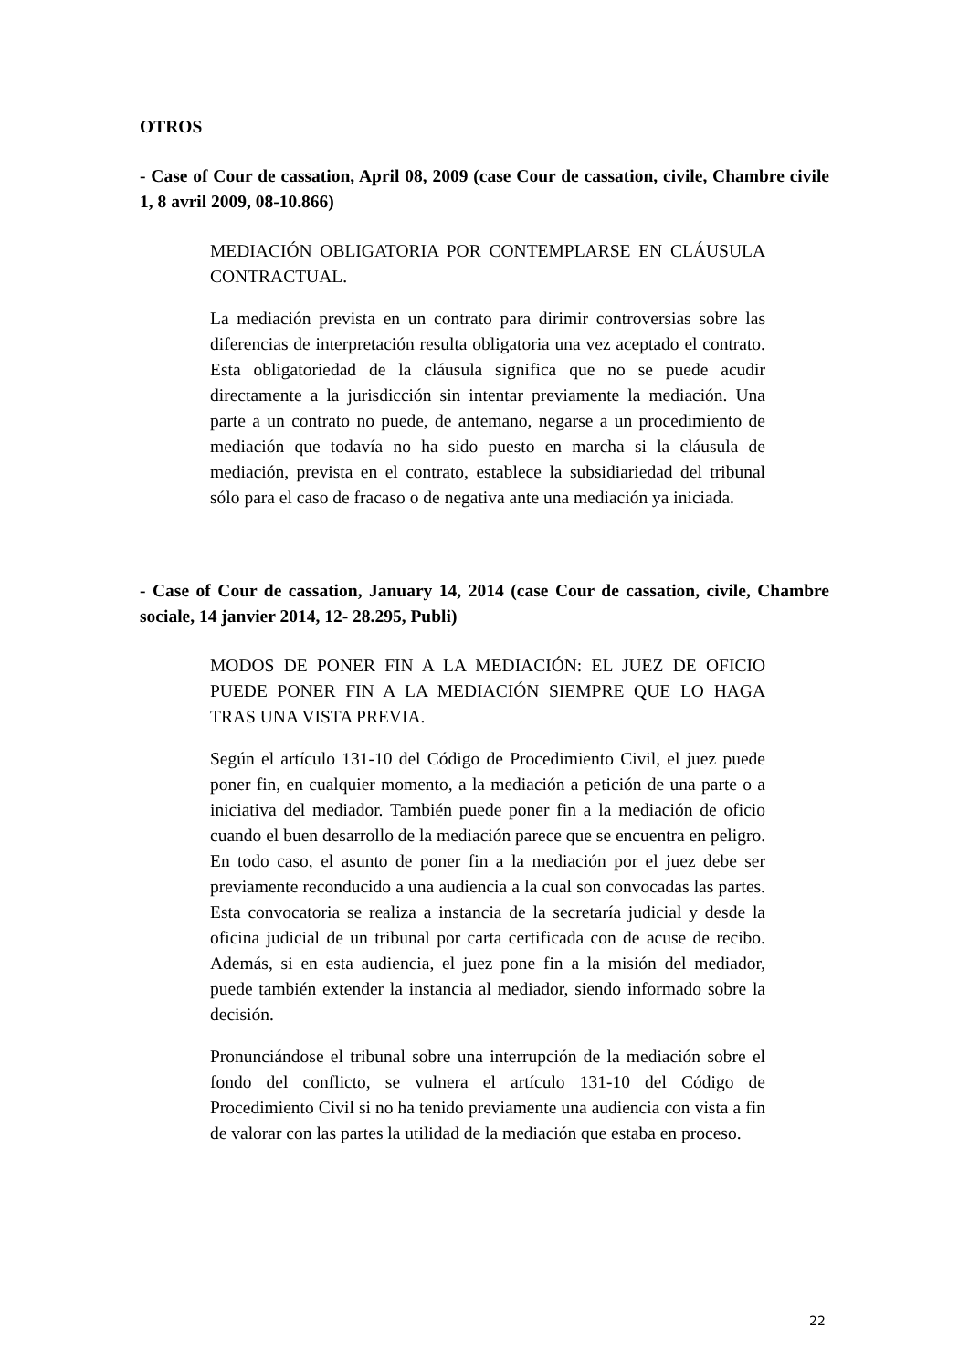OTROS
- Case of Cour de cassation, April 08, 2009 (case Cour de cassation, civile, Chambre civile 1, 8 avril 2009, 08-10.866)
MEDIACIÓN OBLIGATORIA POR CONTEMPLARSE EN CLÁUSULA CONTRACTUAL.
La mediación prevista en un contrato para dirimir controversias sobre las diferencias de interpretación resulta obligatoria una vez aceptado el contrato. Esta obligatoriedad de la cláusula significa que no se puede acudir directamente a la jurisdicción sin intentar previamente la mediación. Una parte a un contrato no puede, de antemano, negarse a un procedimiento de mediación que todavía no ha sido puesto en marcha si la cláusula de mediación, prevista en el contrato, establece la subsidiariedad del tribunal sólo para el caso de fracaso o de negativa ante una mediación ya iniciada.
- Case of Cour de cassation, January 14, 2014 (case Cour de cassation, civile, Chambre sociale, 14 janvier 2014, 12- 28.295, Publi)
MODOS DE PONER FIN A LA MEDIACIÓN: EL JUEZ DE OFICIO PUEDE PONER FIN A LA MEDIACIÓN SIEMPRE QUE LO HAGA TRAS UNA VISTA PREVIA.
Según el artículo 131-10 del Código de Procedimiento Civil, el juez puede poner fin, en cualquier momento, a la mediación a petición de una parte o a iniciativa del mediador. También puede poner fin a la mediación de oficio cuando el buen desarrollo de la mediación parece que se encuentra en peligro. En todo caso, el asunto de poner fin a la mediación por el juez debe ser previamente reconducido a una audiencia a la cual son convocadas las partes. Esta convocatoria se realiza a instancia de la secretaría judicial y desde la oficina judicial de un tribunal por carta certificada con de acuse de recibo. Además, si en esta audiencia, el juez pone fin a la misión del mediador, puede también extender la instancia al mediador, siendo informado sobre la decisión.
Pronunciándose el tribunal sobre una interrupción de la mediación sobre el fondo del conflicto, se vulnera el artículo 131-10 del Código de Procedimiento Civil si no ha tenido previamente una audiencia con vista a fin de valorar con las partes la utilidad de la mediación que estaba en proceso.
22